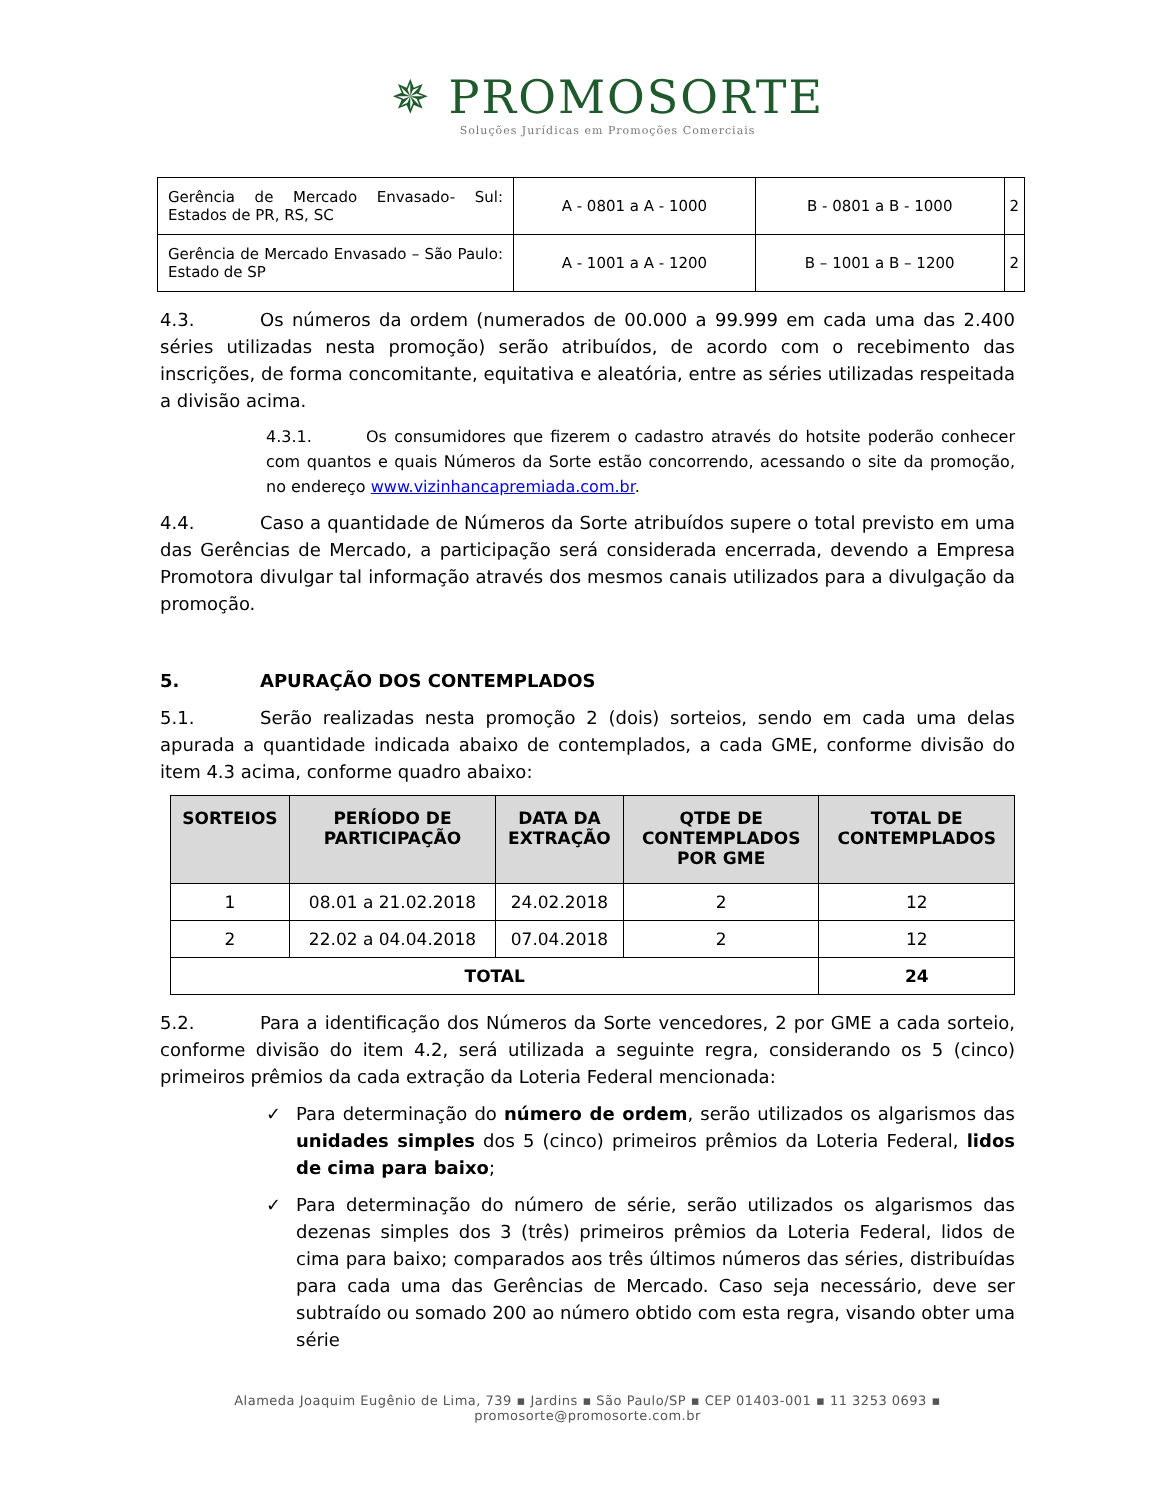✵ PROMOSORTE
Soluções Jurídicas em Promoções Comerciais
| Gerência de Mercado Envasado- Sul: Estados de PR, RS, SC | A - 0801 a A - 1000 | B - 0801 a B - 1000 | 2 |
| Gerência de Mercado Envasado – São Paulo: Estado de SP | A - 1001 a A - 1200 | B – 1001 a B – 1200 | 2 |
4.3. Os números da ordem (numerados de 00.000 a 99.999 em cada uma das 2.400 séries utilizadas nesta promoção) serão atribuídos, de acordo com o recebimento das inscrições, de forma concomitante, equitativa e aleatória, entre as séries utilizadas respeitada a divisão acima.
4.3.1. Os consumidores que fizerem o cadastro através do hotsite poderão conhecer com quantos e quais Números da Sorte estão concorrendo, acessando o site da promoção, no endereço www.vizinhancapremiada.com.br.
4.4. Caso a quantidade de Números da Sorte atribuídos supere o total previsto em uma das Gerências de Mercado, a participação será considerada encerrada, devendo a Empresa Promotora divulgar tal informação através dos mesmos canais utilizados para a divulgação da promoção.
5. APURAÇÃO DOS CONTEMPLADOS
5.1. Serão realizadas nesta promoção 2 (dois) sorteios, sendo em cada uma delas apurada a quantidade indicada abaixo de contemplados, a cada GME, conforme divisão do item 4.3 acima, conforme quadro abaixo:
| SORTEIOS | PERÍODO DE PARTICIPAÇÃO | DATA DA EXTRAÇÃO | QTDE DE CONTEMPLADOS POR GME | TOTAL DE CONTEMPLADOS |
| --- | --- | --- | --- | --- |
| 1 | 08.01 a 21.02.2018 | 24.02.2018 | 2 | 12 |
| 2 | 22.02 a 04.04.2018 | 07.04.2018 | 2 | 12 |
| TOTAL | | | | 24 |
5.2. Para a identificação dos Números da Sorte vencedores, 2 por GME a cada sorteio, conforme divisão do item 4.2, será utilizada a seguinte regra, considerando os 5 (cinco) primeiros prêmios da cada extração da Loteria Federal mencionada:
✓ Para determinação do número de ordem, serão utilizados os algarismos das unidades simples dos 5 (cinco) primeiros prêmios da Loteria Federal, lidos de cima para baixo;
✓ Para determinação do número de série, serão utilizados os algarismos das dezenas simples dos 3 (três) primeiros prêmios da Loteria Federal, lidos de cima para baixo; comparados aos três últimos números das séries, distribuídas para cada uma das Gerências de Mercado. Caso seja necessário, deve ser subtraído ou somado 200 ao número obtido com esta regra, visando obter uma série
Alameda Joaquim Eugênio de Lima, 739 ▪ Jardins ▪ São Paulo/SP ▪ CEP 01403-001 ▪ 11 3253 0693 ▪ promosorte@promosorte.com.br